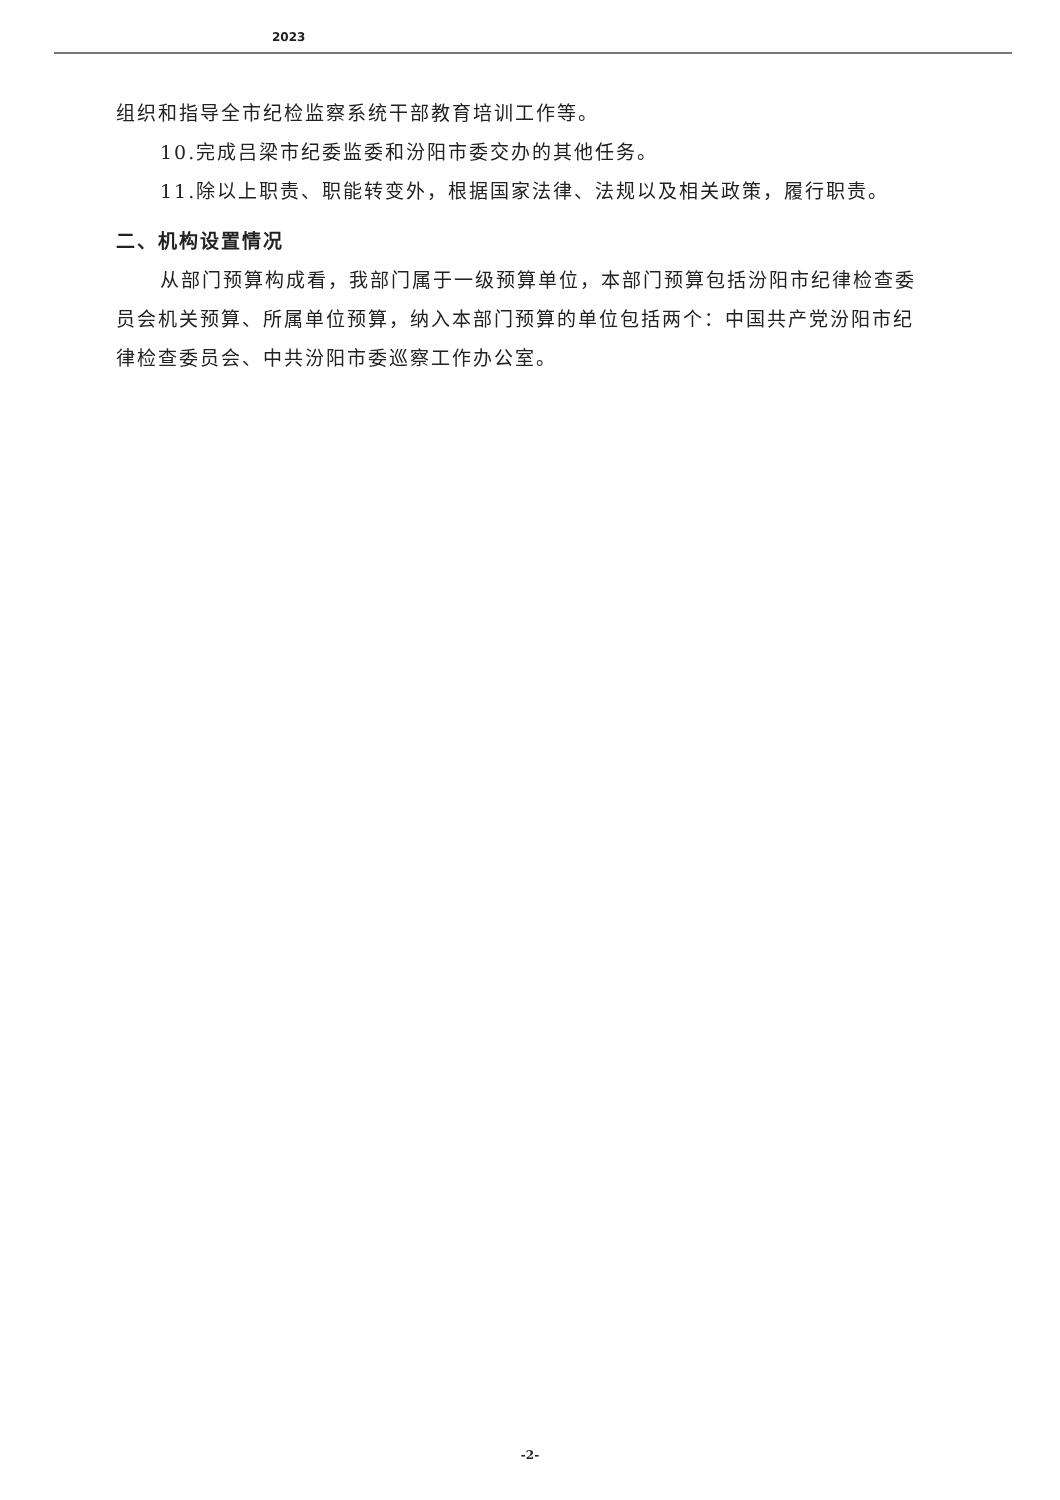2023
组织和指导全市纪检监察系统干部教育培训工作等。
10.完成吕梁市纪委监委和汾阳市委交办的其他任务。
11.除以上职责、职能转变外，根据国家法律、法规以及相关政策，履行职责。
二、机构设置情况
从部门预算构成看，我部门属于一级预算单位，本部门预算包括汾阳市纪律检查委员会机关预算、所属单位预算，纳入本部门预算的单位包括两个：中国共产党汾阳市纪律检查委员会、中共汾阳市委巡察工作办公室。
-2-